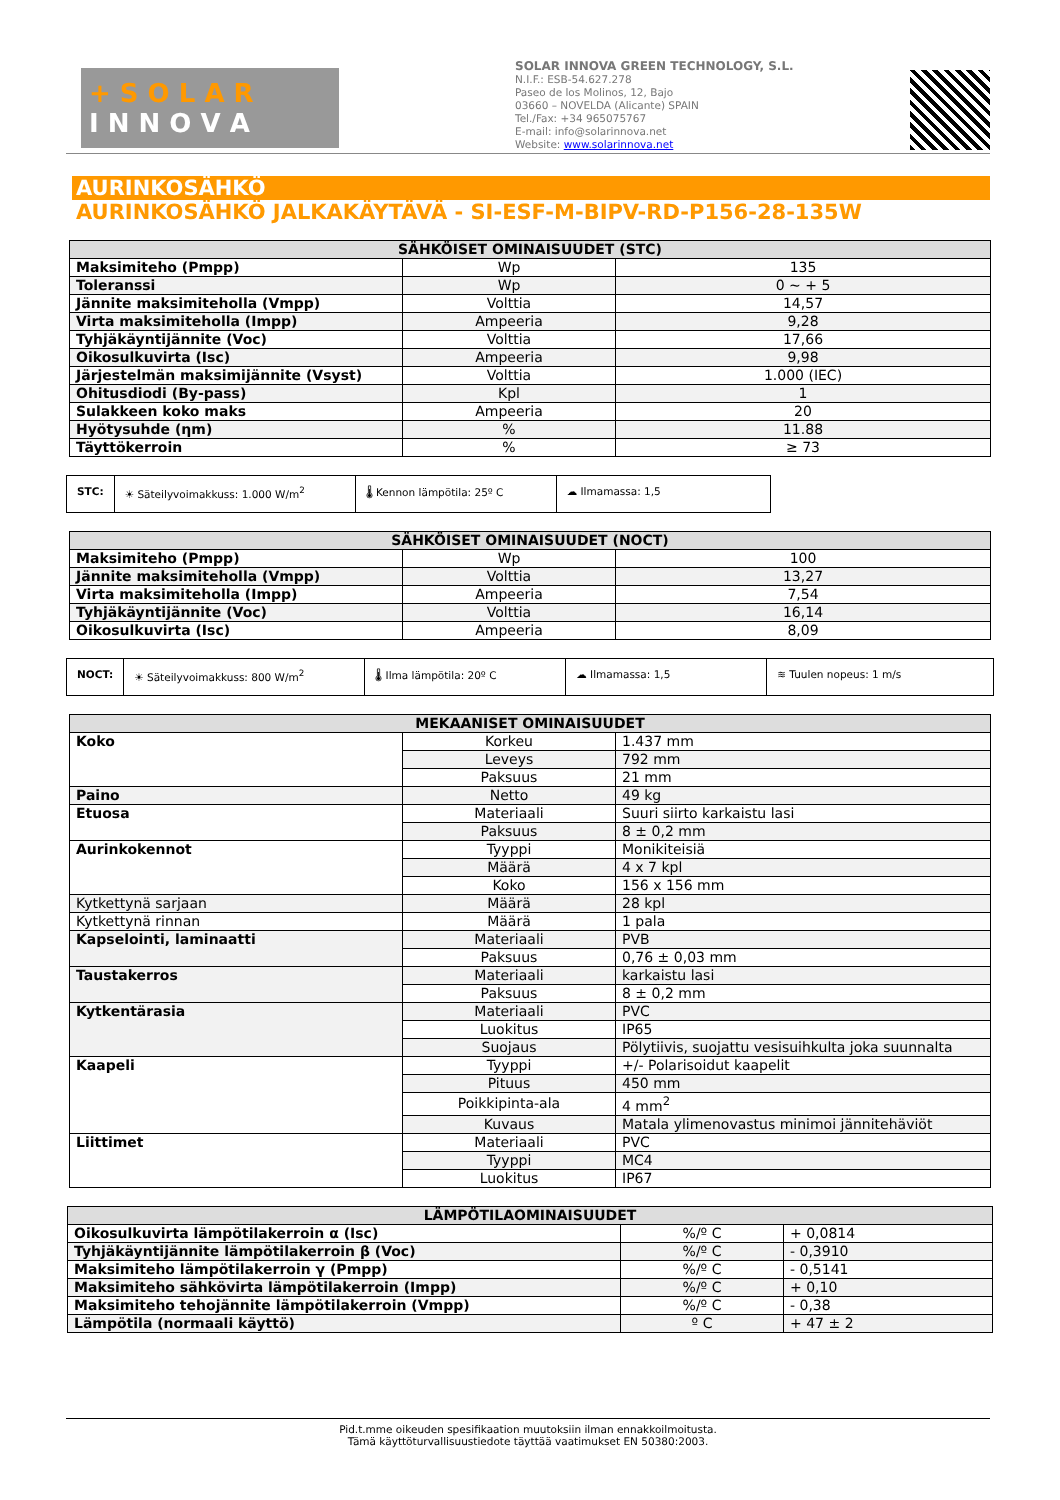+ S O L A R
I N N O V A
SOLAR INNOVA GREEN TECHNOLOGY, S.L.
N.I.F.: ESB-54.627.278
Paseo de los Molinos, 12, Bajo
03660 – NOVELDA (Alicante) SPAIN
Tel./Fax: +34 965075767
E-mail: info@solarinnova.net
Website: www.solarinnova.net
AURINKOSÄHKÖ
AURINKOSÄHKÖ JALKAKÄYTÄVÄ - SI-ESF-M-BIPV-RD-P156-28-135W
| SÄHKÖISET OMINAISUUDET (STC) | | |
| --- | --- | --- |
| Maksimiteho (Pmpp) | Wp | 135 |
| Toleranssi | Wp | 0 ~ + 5 |
| Jännite maksimiteholla (Vmpp) | Volttia | 14,57 |
| Virta maksimiteholla (Impp) | Ampeeria | 9,28 |
| Tyhjäkäyntijännite (Voc) | Volttia | 17,66 |
| Oikosulkuvirta (Isc) | Ampeeria | 9,98 |
| Järjestelmän maksimijännite (Vsyst) | Volttia | 1.000 (IEC) |
| Ohitusdiodi (By-pass) | Kpl | 1 |
| Sulakkeen koko maks | Ampeeria | 20 |
| Hyötysuhde (ηm) | % | 11.88 |
| Täyttökerroin | % | ≥ 73 |
STC: ☀ Säteilyvoimakkuss: 1.000 W/m<sup>2</sup> 🌡 Kennon lämpötila: 25º C ☁ Ilmamassa: 1,5
| SÄHKÖISET OMINAISUUDET (NOCT) | | |
| --- | --- | --- |
| Maksimiteho (Pmpp) | Wp | 100 |
| Jännite maksimiteholla (Vmpp) | Volttia | 13,27 |
| Virta maksimiteholla (Impp) | Ampeeria | 7,54 |
| Tyhjäkäyntijännite (Voc) | Volttia | 16,14 |
| Oikosulkuvirta (Isc) | Ampeeria | 8,09 |
NOCT: ☀ Säteilyvoimakkuss: 800 W/m<sup>2</sup> 🌡 Ilma lämpötila: 20º C ☁ Ilmamassa: 1,5 ≋ Tuulen nopeus: 1 m/s
| MEKAANISET OMINAISUUDET | | |
| --- | --- | --- |
| Koko | Korkeu | 1.437 mm |
| | Leveys | 792 mm |
| | Paksuus | 21 mm |
| Paino | Netto | 49 kg |
| Etuosa | Materiaali | Suuri siirto karkaistu lasi |
| | Paksuus | 8 ± 0,2 mm |
| Aurinkokennot | Tyyppi | Monikiteisiä |
| | Määrä | 4 x 7 kpl |
| | Koko | 156 x 156 mm |
| Kytkettynä sarjaan | Määrä | 28 kpl |
| Kytkettynä rinnan | Määrä | 1 pala |
| Kapselointi, laminaatti | Materiaali | PVB |
| | Paksuus | 0,76 ± 0,03 mm |
| Taustakerros | Materiaali | karkaistu lasi |
| | Paksuus | 8 ± 0,2 mm |
| Kytkentärasia | Materiaali | PVC |
| | Luokitus | IP65 |
| | Suojaus | Pölytiivis, suojattu vesisuihkulta joka suunnalta |
| Kaapeli | Tyyppi | +/- Polarisoidut kaapelit |
| | Pituus | 450 mm |
| | Poikkipinta-ala | 4 mm<sup>2</sup> |
| | Kuvaus | Matala ylimenovastus minimoi jännitehäviöt |
| Liittimet | Materiaali | PVC |
| | Tyyppi | MC4 |
| | Luokitus | IP67 |
| LÄMPÖTILAOMINAISUUDET | | |
| --- | --- | --- |
| Oikosulkuvirta lämpötilakerroin α (Isc) | %/º C | + 0,0814 |
| Tyhjäkäyntijännite lämpötilakerroin β (Voc) | %/º C | - 0,3910 |
| Maksimiteho lämpötilakerroin γ (Pmpp) | %/º C | - 0,5141 |
| Maksimiteho sähkövirta lämpötilakerroin (Impp) | %/º C | + 0,10 |
| Maksimiteho tehojännite lämpötilakerroin (Vmpp) | %/º C | - 0,38 |
| Lämpötila (normaali käyttö) | º C | + 47 ± 2 |
Pid.t.mme oikeuden spesifikaation muutoksiin ilman ennakkoilmoitusta.
Tämä käyttöturvallisuustiedote täyttää vaatimukset EN 50380:2003.